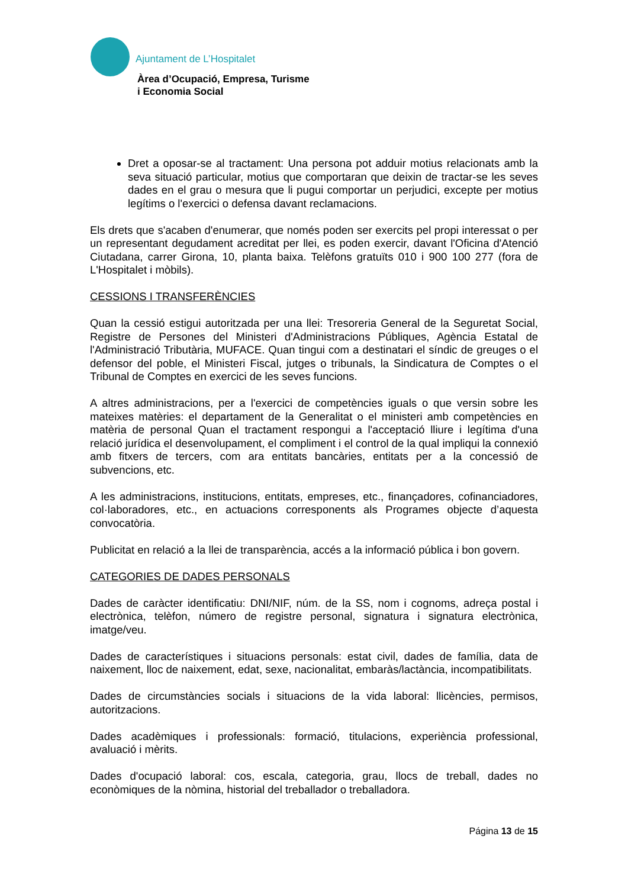Ajuntament de L’Hospitalet
Àrea d’Ocupació, Empresa, Turisme
i Economia Social
Dret a oposar-se al tractament: Una persona pot adduir motius relacionats amb la seva situació particular, motius que comportaran que deixin de tractar-se les seves dades en el grau o mesura que li pugui comportar un perjudici, excepte per motius legítims o l'exercici o defensa davant reclamacions.
Els drets que s'acaben d'enumerar, que només poden ser exercits pel propi interessat o per un representant degudament acreditat per llei, es poden exercir, davant l'Oficina d'Atenció Ciutadana, carrer Girona, 10, planta baixa. Telèfons gratuïts 010 i 900 100 277 (fora de L'Hospitalet i mòbils).
CESSIONS I TRANSFERÈNCIES
Quan la cessió estigui autoritzada per una llei: Tresoreria General de la Seguretat Social, Registre de Persones del Ministeri d'Administracions Públiques, Agència Estatal de l'Administració Tributària, MUFACE. Quan tingui com a destinatari el síndic de greuges o el defensor del poble, el Ministeri Fiscal, jutges o tribunals, la Sindicatura de Comptes o el Tribunal de Comptes en exercici de les seves funcions.
A altres administracions, per a l'exercici de competències iguals o que versin sobre les mateixes matèries: el departament de la Generalitat o el ministeri amb competències en matèria de personal Quan el tractament respongui a l'acceptació lliure i legítima d'una relació jurídica el desenvolupament, el compliment i el control de la qual impliqui la connexió amb fitxers de tercers, com ara entitats bancàries, entitats per a la concessió de subvencions, etc.
A les administracions, institucions, entitats, empreses, etc., finançadores, cofinanciadores, col·laboradores, etc., en actuacions corresponents als Programes objecte d’aquesta convocatòria.
Publicitat en relació a la llei de transparència, accés a la informació pública i bon govern.
CATEGORIES DE DADES PERSONALS
Dades de caràcter identificatiu: DNI/NIF, núm. de la SS, nom i cognoms, adreça postal i electrònica, telèfon, número de registre personal, signatura i signatura electrònica, imatge/veu.
Dades de característiques i situacions personals: estat civil, dades de família, data de naixement, lloc de naixement, edat, sexe, nacionalitat, embaràs/lactància, incompatibilitats.
Dades de circumstàncies socials i situacions de la vida laboral: llicències, permisos, autoritzacions.
Dades acadèmiques i professionals: formació, titulacions, experiència professional, avaluació i mèrits.
Dades d'ocupació laboral: cos, escala, categoria, grau, llocs de treball, dades no econòmiques de la nòmina, historial del treballador o treballadora.
Página 13 de 15